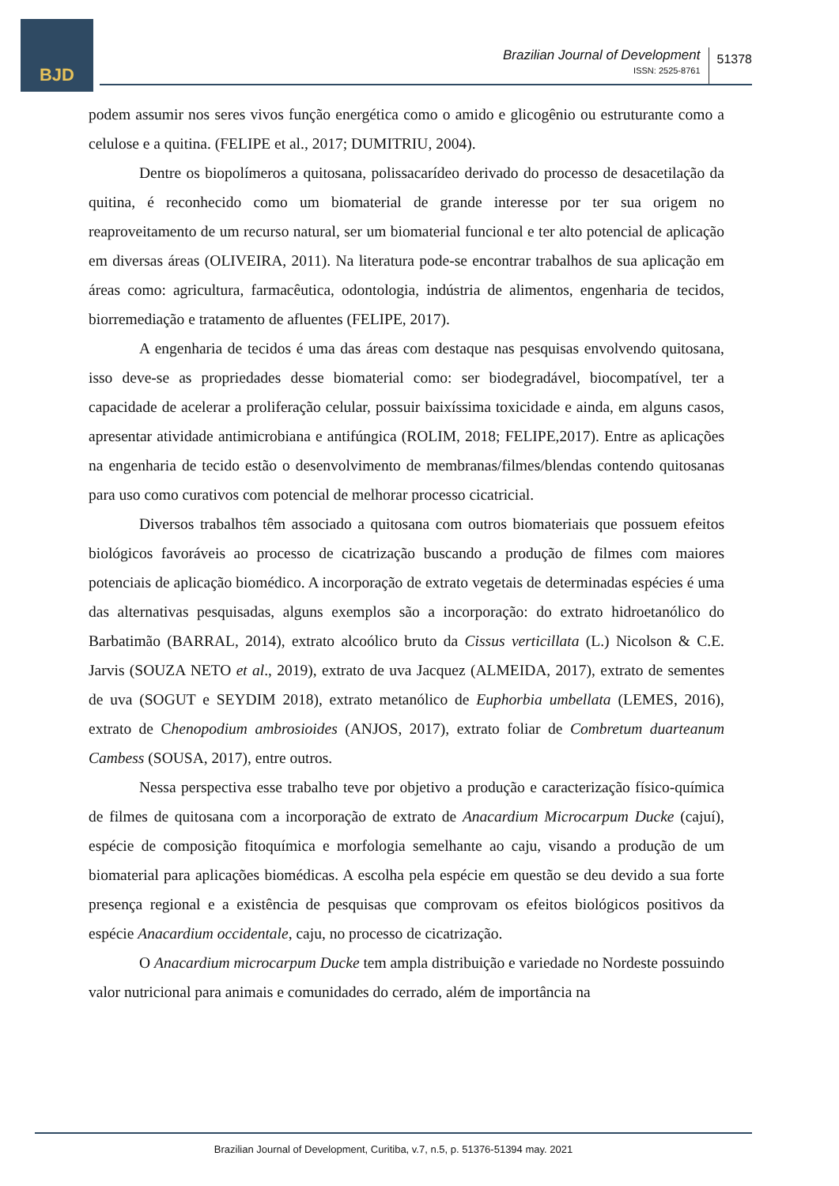BJD
Brazilian Journal of Development
ISSN: 2525-8761
51378
podem assumir nos seres vivos função energética como o amido e glicogênio ou estruturante como a celulose e a quitina. (FELIPE et al., 2017; DUMITRIU, 2004).
Dentre os biopolímeros a quitosana, polissacarídeo derivado do processo de desacetilação da quitina, é reconhecido como um biomaterial de grande interesse por ter sua origem no reaproveitamento de um recurso natural, ser um biomaterial funcional e ter alto potencial de aplicação em diversas áreas (OLIVEIRA, 2011). Na literatura pode-se encontrar trabalhos de sua aplicação em áreas como: agricultura, farmacêutica, odontologia, indústria de alimentos, engenharia de tecidos, biorremediação e tratamento de afluentes (FELIPE, 2017).
A engenharia de tecidos é uma das áreas com destaque nas pesquisas envolvendo quitosana, isso deve-se as propriedades desse biomaterial como: ser biodegradável, biocompatível, ter a capacidade de acelerar a proliferação celular, possuir baixíssima toxicidade e ainda, em alguns casos, apresentar atividade antimicrobiana e antifúngica (ROLIM, 2018; FELIPE,2017). Entre as aplicações na engenharia de tecido estão o desenvolvimento de membranas/filmes/blendas contendo quitosanas para uso como curativos com potencial de melhorar processo cicatricial.
Diversos trabalhos têm associado a quitosana com outros biomateriais que possuem efeitos biológicos favoráveis ao processo de cicatrização buscando a produção de filmes com maiores potenciais de aplicação biomédico. A incorporação de extrato vegetais de determinadas espécies é uma das alternativas pesquisadas, alguns exemplos são a incorporação: do extrato hidroetanólico do Barbatimão (BARRAL, 2014), extrato alcoólico bruto da Cissus verticillata (L.) Nicolson & C.E. Jarvis (SOUZA NETO et al., 2019), extrato de uva Jacquez (ALMEIDA, 2017), extrato de sementes de uva (SOGUT e SEYDIM 2018), extrato metanólico de Euphorbia umbellata (LEMES, 2016), extrato de Chenopodium ambrosioides (ANJOS, 2017), extrato foliar de Combretum duarteanum Cambess (SOUSA, 2017), entre outros.
Nessa perspectiva esse trabalho teve por objetivo a produção e caracterização físico-química de filmes de quitosana com a incorporação de extrato de Anacardium Microcarpum Ducke (cajuí), espécie de composição fitoquímica e morfologia semelhante ao caju, visando a produção de um biomaterial para aplicações biomédicas. A escolha pela espécie em questão se deu devido a sua forte presença regional e a existência de pesquisas que comprovam os efeitos biológicos positivos da espécie Anacardium occidentale, caju, no processo de cicatrização.
O Anacardium microcarpum Ducke tem ampla distribuição e variedade no Nordeste possuindo valor nutricional para animais e comunidades do cerrado, além de importância na
Brazilian Journal of Development, Curitiba, v.7, n.5, p. 51376-51394 may. 2021